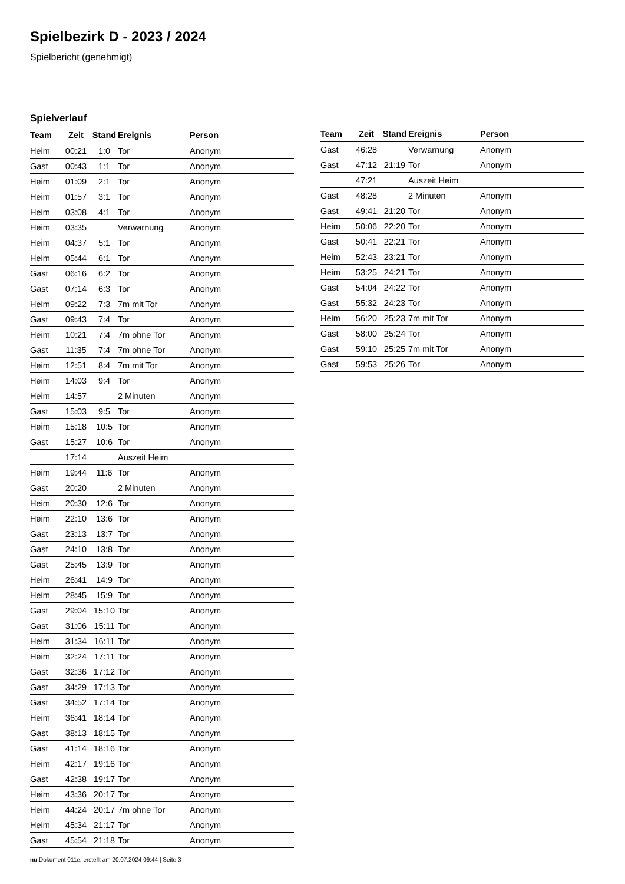Spielbezirk D - 2023 / 2024
Spielbericht (genehmigt)
Spielverlauf
| Team | Zeit | Stand | Ereignis | Person |
| --- | --- | --- | --- | --- |
| Heim | 00:21 | 1:0 | Tor | Anonym |
| Gast | 00:43 | 1:1 | Tor | Anonym |
| Heim | 01:09 | 2:1 | Tor | Anonym |
| Heim | 01:57 | 3:1 | Tor | Anonym |
| Heim | 03:08 | 4:1 | Tor | Anonym |
| Heim | 03:35 | | Verwarnung | Anonym |
| Heim | 04:37 | 5:1 | Tor | Anonym |
| Heim | 05:44 | 6:1 | Tor | Anonym |
| Gast | 06:16 | 6:2 | Tor | Anonym |
| Gast | 07:14 | 6:3 | Tor | Anonym |
| Heim | 09:22 | 7:3 | 7m mit Tor | Anonym |
| Gast | 09:43 | 7:4 | Tor | Anonym |
| Heim | 10:21 | 7:4 | 7m ohne Tor | Anonym |
| Gast | 11:35 | 7:4 | 7m ohne Tor | Anonym |
| Heim | 12:51 | 8:4 | 7m mit Tor | Anonym |
| Heim | 14:03 | 9:4 | Tor | Anonym |
| Heim | 14:57 | | 2 Minuten | Anonym |
| Gast | 15:03 | 9:5 | Tor | Anonym |
| Heim | 15:18 | 10:5 | Tor | Anonym |
| Gast | 15:27 | 10:6 | Tor | Anonym |
| | 17:14 | | Auszeit Heim | |
| Heim | 19:44 | 11:6 | Tor | Anonym |
| Gast | 20:20 | | 2 Minuten | Anonym |
| Heim | 20:30 | 12:6 | Tor | Anonym |
| Heim | 22:10 | 13:6 | Tor | Anonym |
| Gast | 23:13 | 13:7 | Tor | Anonym |
| Gast | 24:10 | 13:8 | Tor | Anonym |
| Gast | 25:45 | 13:9 | Tor | Anonym |
| Heim | 26:41 | 14:9 | Tor | Anonym |
| Heim | 28:45 | 15:9 | Tor | Anonym |
| Gast | 29:04 | 15:10 | Tor | Anonym |
| Gast | 31:06 | 15:11 | Tor | Anonym |
| Heim | 31:34 | 16:11 | Tor | Anonym |
| Heim | 32:24 | 17:11 | Tor | Anonym |
| Gast | 32:36 | 17:12 | Tor | Anonym |
| Gast | 34:29 | 17:13 | Tor | Anonym |
| Gast | 34:52 | 17:14 | Tor | Anonym |
| Heim | 36:41 | 18:14 | Tor | Anonym |
| Gast | 38:13 | 18:15 | Tor | Anonym |
| Gast | 41:14 | 18:16 | Tor | Anonym |
| Heim | 42:17 | 19:16 | Tor | Anonym |
| Gast | 42:38 | 19:17 | Tor | Anonym |
| Heim | 43:36 | 20:17 | Tor | Anonym |
| Heim | 44:24 | 20:17 | 7m ohne Tor | Anonym |
| Heim | 45:34 | 21:17 | Tor | Anonym |
| Gast | 45:54 | 21:18 | Tor | Anonym |
| Team | Zeit | Stand | Ereignis | Person |
| --- | --- | --- | --- | --- |
| Gast | 46:28 | | Verwarnung | Anonym |
| Gast | 47:12 | 21:19 | Tor | Anonym |
| | 47:21 | | Auszeit Heim | |
| Gast | 48:28 | | 2 Minuten | Anonym |
| Gast | 49:41 | 21:20 | Tor | Anonym |
| Heim | 50:06 | 22:20 | Tor | Anonym |
| Gast | 50:41 | 22:21 | Tor | Anonym |
| Heim | 52:43 | 23:21 | Tor | Anonym |
| Heim | 53:25 | 24:21 | Tor | Anonym |
| Gast | 54:04 | 24:22 | Tor | Anonym |
| Gast | 55:32 | 24:23 | Tor | Anonym |
| Heim | 56:20 | 25:23 | 7m mit Tor | Anonym |
| Gast | 58:00 | 25:24 | Tor | Anonym |
| Gast | 59:10 | 25:25 | 7m mit Tor | Anonym |
| Gast | 59:53 | 25:26 | Tor | Anonym |
nu.Dokument 011e, erstellt am 20.07.2024 09:44 | Seite 3